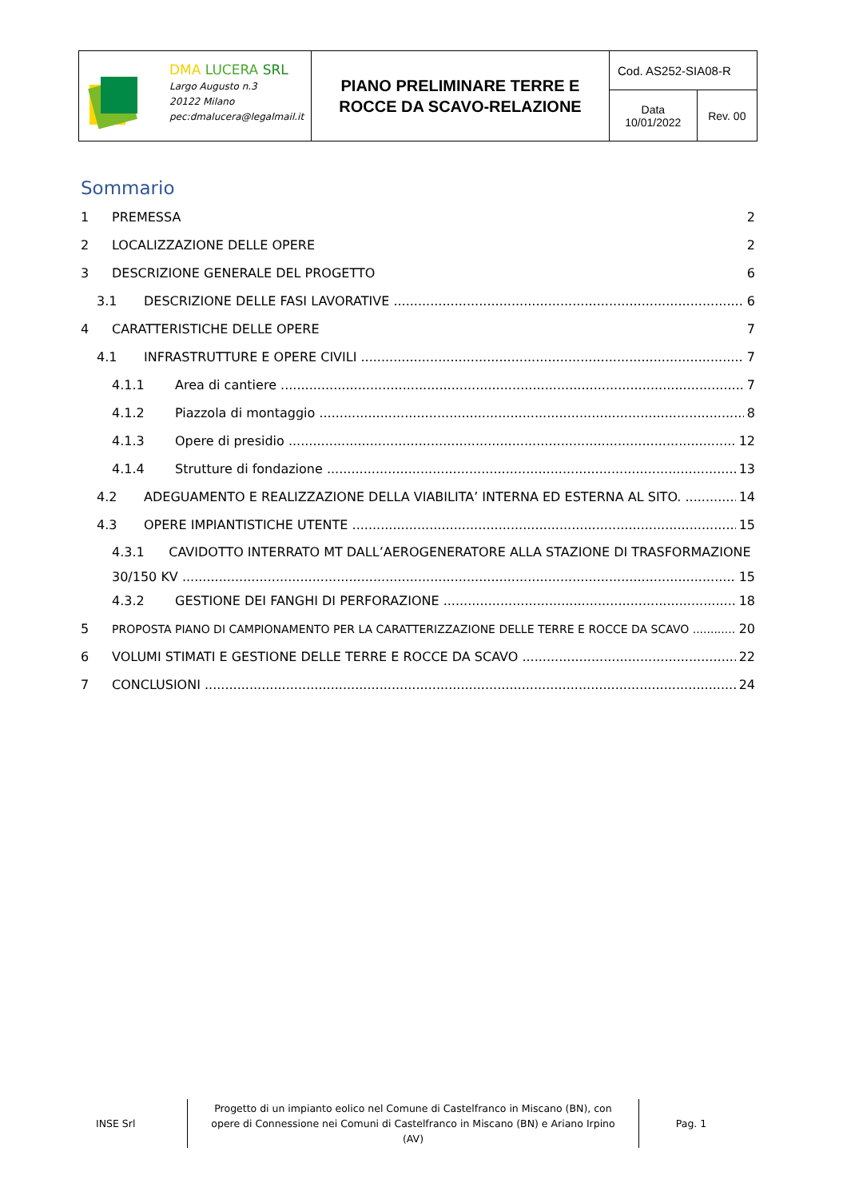| DMA LUCERA SRL Largo Augusto n.3 20122 Milano pec:dmalucera@legalmail.it | PIANO PRELIMINARE TERRE E ROCCE DA SCAVO-RELAZIONE | Cod. AS252-SIA08-R | |
| | | Data 10/01/2022 | Rev. 00 |
Sommario
1 PREMESSA 2
2 LOCALIZZAZIONE DELLE OPERE 2
3 DESCRIZIONE GENERALE DEL PROGETTO 6
3.1 DESCRIZIONE DELLE FASI LAVORATIVE 6
4 CARATTERISTICHE DELLE OPERE 7
4.1 INFRASTRUTTURE E OPERE CIVILI 7
4.1.1 Area di cantiere 7
4.1.2 Piazzola di montaggio 8
4.1.3 Opere di presidio 12
4.1.4 Strutture di fondazione 13
4.2 ADEGUAMENTO E REALIZZAZIONE DELLA VIABILITA’ INTERNA ED ESTERNA AL SITO. 14
4.3 OPERE IMPIANTISTICHE UTENTE 15
4.3.1 CAVIDOTTO INTERRATO MT DALL’AEROGENERATORE ALLA STAZIONE DI TRASFORMAZIONE
30/150 KV 15
4.3.2 GESTIONE DEI FANGHI DI PERFORAZIONE 18
5 PROPOSTA PIANO DI CAMPIONAMENTO PER LA CARATTERIZZAZIONE DELLE TERRE E ROCCE DA SCAVO 20
6 VOLUMI STIMATI E GESTIONE DELLE TERRE E ROCCE DA SCAVO 22
7 CONCLUSIONI 24
INSE Srl
Progetto di un impianto eolico nel Comune di Castelfranco in Miscano (BN), con opere di Connessione nei Comuni di Castelfranco in Miscano (BN) e Ariano Irpino (AV)
Pag. 1